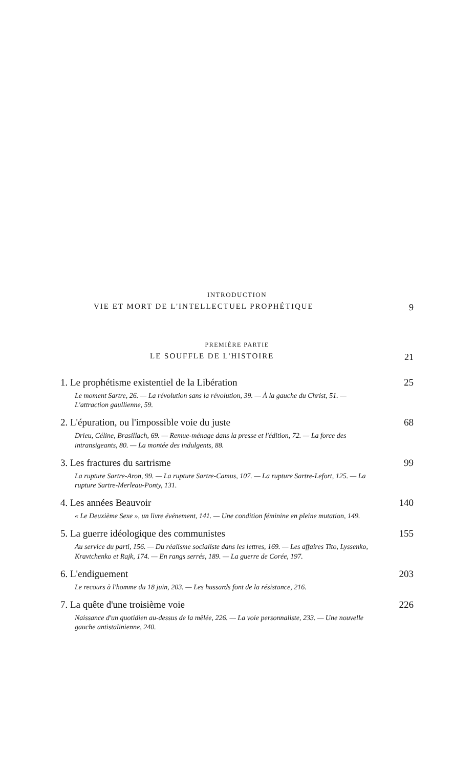INTRODUCTION
VIE ET MORT DE L'INTELLECTUEL PROPHÉTIQUE 9
PREMIÈRE PARTIE
LE SOUFFLE DE L'HISTOIRE 21
1. Le prophétisme existentiel de la Libération 25
Le moment Sartre, 26. — La révolution sans la révolution, 39. — À la gauche du Christ, 51. — L'attraction gaullienne, 59.
2. L'épuration, ou l'impossible voie du juste 68
Drieu, Céline, Brasillach, 69. — Remue-ménage dans la presse et l'édition, 72. — La force des intransigeants, 80. — La montée des indulgents, 88.
3. Les fractures du sartrisme 99
La rupture Sartre-Aron, 99. — La rupture Sartre-Camus, 107. — La rupture Sartre-Lefort, 125. — La rupture Sartre-Merleau-Ponty, 131.
4. Les années Beauvoir 140
« Le Deuxième Sexe », un livre événement, 141. — Une condition féminine en pleine mutation, 149.
5. La guerre idéologique des communistes 155
Au service du parti, 156. — Du réalisme socialiste dans les lettres, 169. — Les affaires Tito, Lyssenko, Kravtchenko et Rajk, 174. — En rangs serrés, 189. — La guerre de Corée, 197.
6. L'endiguement 203
Le recours à l'homme du 18 juin, 203. — Les hussards font de la résistance, 216.
7. La quête d'une troisième voie 226
Naissance d'un quotidien au-dessus de la mêlée, 226. — La voie personnaliste, 233. — Une nouvelle gauche antistalinienne, 240.